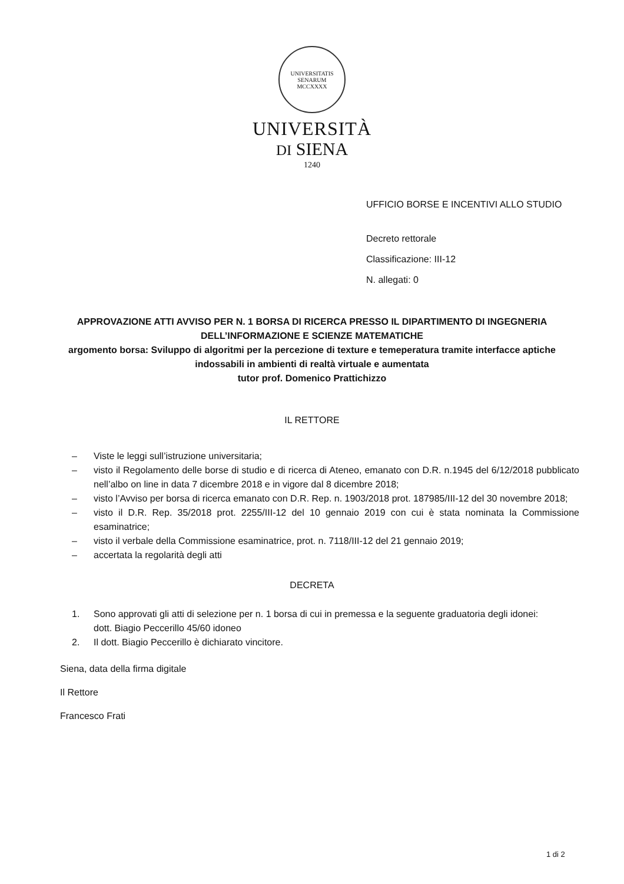UNIVERSITATIS SENARUM
MCCXXXX
UNIVERSITÀ
DI SIENA
1240
UFFICIO BORSE E INCENTIVI ALLO STUDIO
Decreto rettorale
Classificazione: III-12
N. allegati: 0
APPROVAZIONE ATTI AVVISO PER N. 1 BORSA DI RICERCA PRESSO IL DIPARTIMENTO DI INGEGNERIA DELL’INFORMAZIONE E SCIENZE MATEMATICHE
argomento borsa: Sviluppo di algoritmi per la percezione di texture e temeperatura tramite interfacce aptiche indossabili in ambienti di realtà virtuale e aumentata
tutor prof. Domenico Prattichizzo
IL RETTORE
– Viste le leggi sull’istruzione universitaria;
– visto il Regolamento delle borse di studio e di ricerca di Ateneo, emanato con D.R. n.1945 del 6/12/2018 pubblicato nell’albo on line in data 7 dicembre 2018 e in vigore dal 8 dicembre 2018;
– visto l’Avviso per borsa di ricerca emanato con D.R. Rep. n. 1903/2018 prot. 187985/III-12 del 30 novembre 2018;
– visto il D.R. Rep. 35/2018 prot. 2255/III-12 del 10 gennaio 2019 con cui è stata nominata la Commissione esaminatrice;
– visto il verbale della Commissione esaminatrice, prot. n. 7118/III-12 del 21 gennaio 2019;
– accertata la regolarità degli atti
DECRETA
1. Sono approvati gli atti di selezione per n. 1 borsa di cui in premessa e la seguente graduatoria degli idonei:
dott. Biagio Peccerillo 45/60 idoneo
2. Il dott. Biagio Peccerillo è dichiarato vincitore.
Siena, data della firma digitale
Il Rettore
Francesco Frati
1 di 2